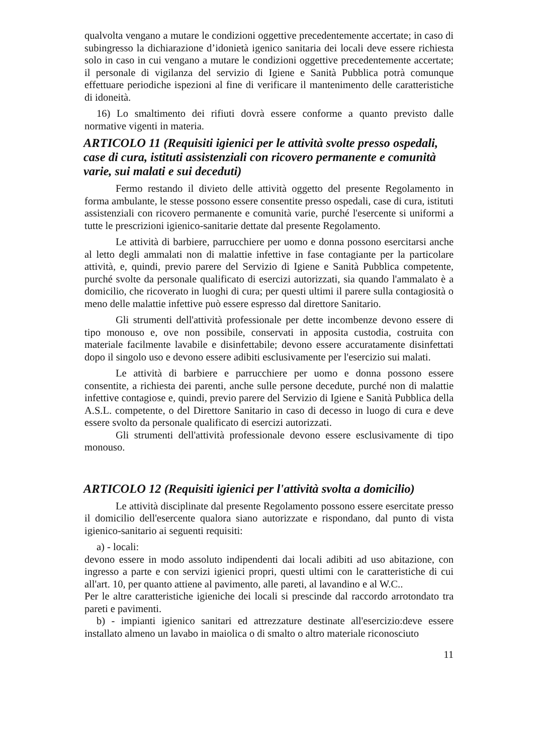qualvolta vengano a mutare le condizioni oggettive precedentemente accertate; in caso di subingresso la dichiarazione d’idonietà igenico sanitaria dei locali deve essere richiesta solo in caso in cui vengano a mutare le condizioni oggettive precedentemente accertate; il personale di vigilanza del servizio di Igiene e Sanità Pubblica potrà comunque effettuare periodiche ispezioni al fine di verificare il mantenimento delle caratteristiche di idoneità.
16) Lo smaltimento dei rifiuti dovrà essere conforme a quanto previsto dalle normative vigenti in materia.
ARTICOLO 11 (Requisiti igienici per le attività svolte presso ospedali, case di cura, istituti assistenziali con ricovero permanente e comunità varie, sui malati e sui deceduti)
Fermo restando il divieto delle attività oggetto del presente Regolamento in forma ambulante, le stesse possono essere consentite presso ospedali, case di cura, istituti assistenziali con ricovero permanente e comunità varie, purché l'esercente si uniformi a tutte le prescrizioni igienico-sanitarie dettate dal presente Regolamento.
Le attività di barbiere, parrucchiere per uomo e donna possono esercitarsi anche al letto degli ammalati non di malattie infettive in fase contagiante per la particolare attività, e, quindi, previo parere del Servizio di Igiene e Sanità Pubblica competente, purché svolte da personale qualificato di esercizi autorizzati, sia quando l'ammalato è a domicilio, che ricoverato in luoghi di cura; per questi ultimi il parere sulla contagiosità o meno delle malattie infettive può essere espresso dal direttore Sanitario.
Gli strumenti dell'attività professionale per dette incombenze devono essere di tipo monouso e, ove non possibile, conservati in apposita custodia, costruita con materiale facilmente lavabile e disinfettabile; devono essere accuratamente disinfettati dopo il singolo uso e devono essere adibiti esclusivamente per l'esercizio sui malati.
Le attività di barbiere e parrucchiere per uomo e donna possono essere consentite, a richiesta dei parenti, anche sulle persone decedute, purché non di malattie infettive contagiose e, quindi, previo parere del Servizio di Igiene e Sanità Pubblica della A.S.L. competente, o del Direttore Sanitario in caso di decesso in luogo di cura e deve essere svolto da personale qualificato di esercizi autorizzati.
Gli strumenti dell'attività professionale devono essere esclusivamente di tipo monouso.
ARTICOLO 12 (Requisiti igienici per l'attività svolta a domicilio)
Le attività disciplinate dal presente Regolamento possono essere esercitate presso il domicilio dell'esercente qualora siano autorizzate e rispondano, dal punto di vista igienico-sanitario ai seguenti requisiti:
a) - locali:
devono essere in modo assoluto indipendenti dai locali adibiti ad uso abitazione, con ingresso a parte e con servizi igienici propri, questi ultimi con le caratteristiche di cui all'art. 10, per quanto attiene al pavimento, alle pareti, al lavandino e al W.C..
Per le altre caratteristiche igieniche dei locali si prescinde dal raccordo arrotondato tra pareti e pavimenti.
b) - impianti igienico sanitari ed attrezzature destinate all'esercizio:deve essere installato almeno un lavabo in maiolica o di smalto o altro materiale riconosciuto
11